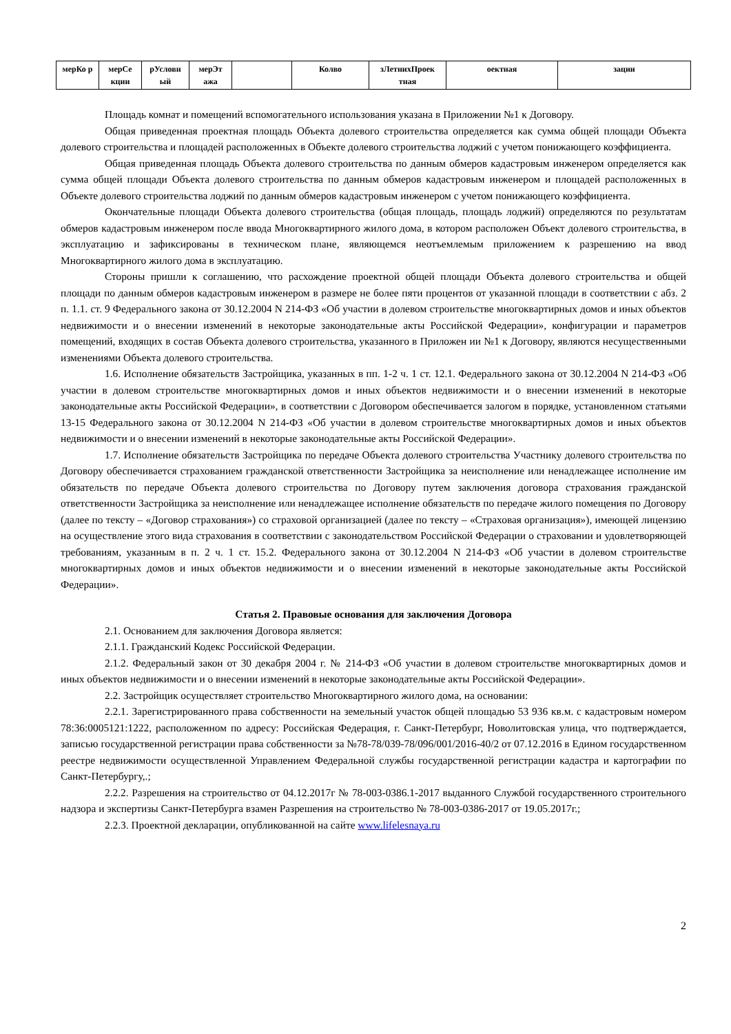| мерКо р | мерСе кции | рУсловн ый | мерЭт ажа | | Колво | зЛетнихПроек тная | оектная | зации |
Площадь комнат и помещений вспомогательного использования указана в Приложении №1 к Договору.
Общая приведенная проектная площадь Объекта долевого строительства определяется как сумма общей площади Объекта долевого строительства и площадей расположенных в Объекте долевого строительства лоджий с учетом понижающего коэффициента.
Общая приведенная площадь Объекта долевого строительства по данным обмеров кадастровым инженером определяется как сумма общей площади Объекта долевого строительства по данным обмеров кадастровым инженером и площадей расположенных в Объекте долевого строительства лоджий по данным обмеров кадастровым инженером с учетом понижающего коэффициента.
Окончательные площади Объекта долевого строительства (общая площадь, площадь лоджий) определяются по результатам обмеров кадастровым инженером после ввода Многоквартирного жилого дома, в котором расположен Объект долевого строительства, в эксплуатацию и зафиксированы в техническом плане, являющемся неотъемлемым приложением к разрешению на ввод Многоквартирного жилого дома в эксплуатацию.
Стороны пришли к соглашению, что расхождение проектной общей площади Объекта долевого строительства и общей площади по данным обмеров кадастровым инженером в размере не более пяти процентов от указанной площади в соответствии с абз. 2 п. 1.1. ст. 9 Федерального закона от 30.12.2004 N 214-ФЗ «Об участии в долевом строительстве многоквартирных домов и иных объектов недвижимости и о внесении изменений в некоторые законодательные акты Российской Федерации», конфигурации и параметров помещений, входящих в состав Объекта долевого строительства, указанного в Приложен ии №1 к Договору, являются несущественными изменениями Объекта долевого строительства.
1.6. Исполнение обязательств Застройщика, указанных в пп. 1-2 ч. 1 ст. 12.1. Федерального закона от 30.12.2004 N 214-ФЗ «Об участии в долевом строительстве многоквартирных домов и иных объектов недвижимости и о внесении изменений в некоторые законодательные акты Российской Федерации», в соответствии с Договором обеспечивается залогом в порядке, установленном статьями 13-15 Федерального закона от 30.12.2004 N 214-ФЗ «Об участии в долевом строительстве многоквартирных домов и иных объектов недвижимости и о внесении изменений в некоторые законодательные акты Российской Федерации».
1.7. Исполнение обязательств Застройщика по передаче Объекта долевого строительства Участнику долевого строительства по Договору обеспечивается страхованием гражданской ответственности Застройщика за неисполнение или ненадлежащее исполнение им обязательств по передаче Объекта долевого строительства по Договору путем заключения договора страхования гражданской ответственности Застройщика за неисполнение или ненадлежащее исполнение обязательств по передаче жилого помещения по Договору (далее по тексту – «Договор страхования») со страховой организацией (далее по тексту – «Страховая организация»), имеющей лицензию на осуществление этого вида страхования в соответствии с законодательством Российской Федерации о страховании и удовлетворяющей требованиям, указанным в п. 2 ч. 1 ст. 15.2. Федерального закона от 30.12.2004 N 214-ФЗ «Об участии в долевом строительстве многоквартирных домов и иных объектов недвижимости и о внесении изменений в некоторые законодательные акты Российской Федерации».
Статья 2. Правовые основания для заключения Договора
2.1. Основанием для заключения Договора является:
2.1.1. Гражданский Кодекс Российской Федерации.
2.1.2. Федеральный закон от 30 декабря 2004 г. № 214-ФЗ «Об участии в долевом строительстве многоквартирных домов и иных объектов недвижимости и о внесении изменений в некоторые законодательные акты Российской Федерации».
2.2. Застройщик осуществляет строительство Многоквартирного жилого дома, на основании:
2.2.1. Зарегистрированного права собственности на земельный участок общей площадью 53 936 кв.м. с кадастровым номером 78:36:0005121:1222, расположенном по адресу: Российская Федерация, г. Санкт-Петербург, Новолитовская улица, что подтверждается, записью государственной регистрации права собственности за №78-78/039-78/096/001/2016-40/2 от 07.12.2016 в Едином государственном реестре недвижимости осуществленной Управлением Федеральной службы государственной регистрации кадастра и картографии по Санкт-Петербургу,.;
2.2.2. Разрешения на строительство от 04.12.2017г № 78-003-0386.1-2017 выданного Службой государственного строительного надзора и экспертизы Санкт-Петербурга взамен Разрешения на строительство № 78-003-0386-2017 от 19.05.2017г.;
2.2.3. Проектной декларации, опубликованной на сайте www.lifelesnaya.ru
2